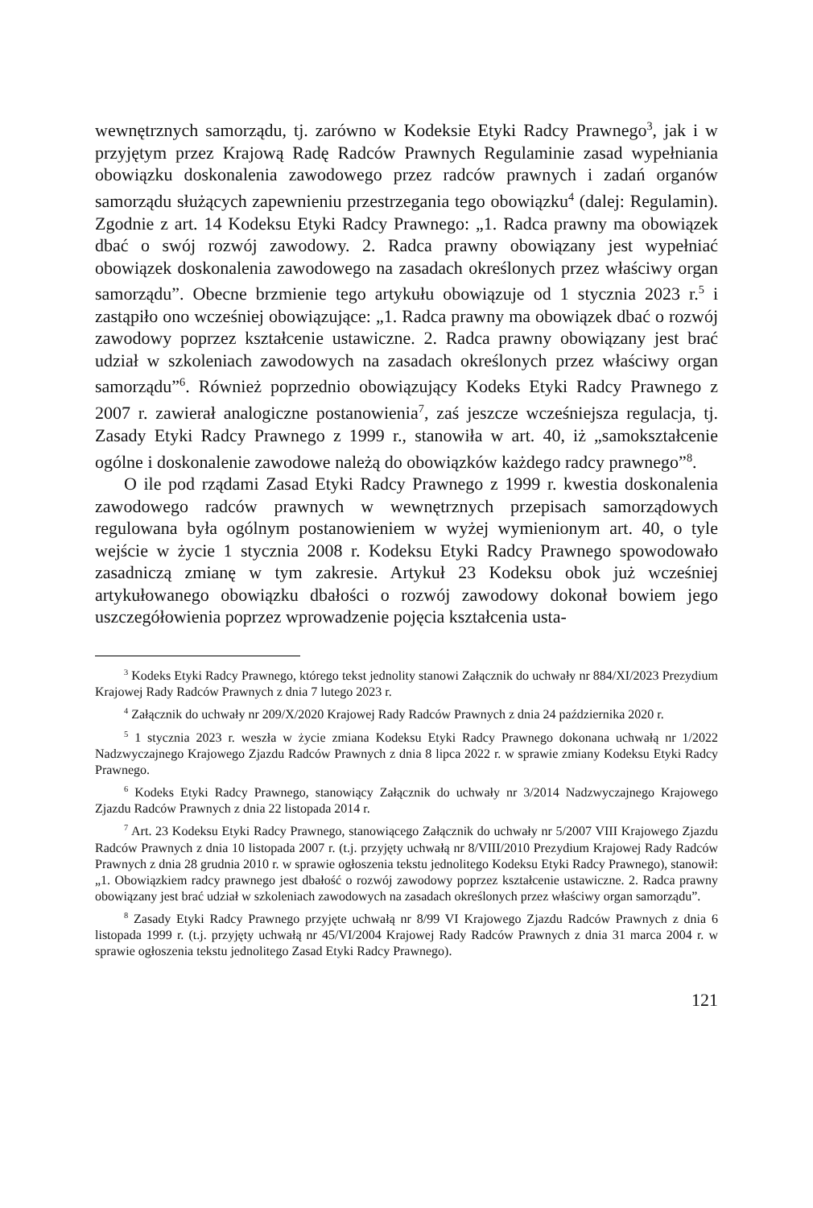wewnętrznych samorządu, tj. zarówno w Kodeksie Etyki Radcy Prawnego<sup>3</sup>, jak i w przyjętym przez Krajową Radę Radców Prawnych Regulaminie zasad wypełniania obowiązku doskonalenia zawodowego przez radców prawnych i zadań organów samorządu służących zapewnieniu przestrzegania tego obowiązku<sup>4</sup> (dalej: Regulamin). Zgodnie z art. 14 Kodeksu Etyki Radcy Prawnego: „1. Radca prawny ma obowiązek dbać o swój rozwój zawodowy. 2. Radca prawny obowiązany jest wypełniać obowiązek doskonalenia zawodowego na zasadach określonych przez właściwy organ samorządu”. Obecne brzmienie tego artykułu obowiązuje od 1 stycznia 2023 r.<sup>5</sup> i zastąpiło ono wcześniej obowiązujące: „1. Radca prawny ma obowiązek dbać o rozwój zawodowy poprzez kształcenie ustawiczne. 2. Radca prawny obowiązany jest brać udział w szkoleniach zawodowych na zasadach określonych przez właściwy organ samorządu”<sup>6</sup>. Również poprzednio obowiązujący Kodeks Etyki Radcy Prawnego z 2007 r. zawierał analogiczne postanowienia<sup>7</sup>, zaś jeszcze wcześniejsza regulacja, tj. Zasady Etyki Radcy Prawnego z 1999 r., stanowiła w art. 40, iż „samokształcenie ogólne i doskonalenie zawodowe należą do obowiązków każdego radcy prawnego”<sup>8</sup>.
O ile pod rządami Zasad Etyki Radcy Prawnego z 1999 r. kwestia doskonalenia zawodowego radców prawnych w wewnętrznych przepisach samorządowych regulowana była ogólnym postanowieniem w wyżej wymienionym art. 40, o tyle wejście w życie 1 stycznia 2008 r. Kodeksu Etyki Radcy Prawnego spowodowało zasadniczą zmianę w tym zakresie. Artykuł 23 Kodeksu obok już wcześniej artykułowanego obowiązku dbałości o rozwój zawodowy dokonał bowiem jego uszczegółowienia poprzez wprowadzenie pojęcia kształcenia usta-
<sup>3</sup> Kodeks Etyki Radcy Prawnego, którego tekst jednolity stanowi Załącznik do uchwały nr 884/XI/2023 Prezydium Krajowej Rady Radców Prawnych z dnia 7 lutego 2023 r.
<sup>4</sup> Załącznik do uchwały nr 209/X/2020 Krajowej Rady Radców Prawnych z dnia 24 października 2020 r.
<sup>5</sup> 1 stycznia 2023 r. weszła w życie zmiana Kodeksu Etyki Radcy Prawnego dokonana uchwałą nr 1/2022 Nadzwyczajnego Krajowego Zjazdu Radców Prawnych z dnia 8 lipca 2022 r. w sprawie zmiany Kodeksu Etyki Radcy Prawnego.
<sup>6</sup> Kodeks Etyki Radcy Prawnego, stanowiący Załącznik do uchwały nr 3/2014 Nadzwyczajnego Krajowego Zjazdu Radców Prawnych z dnia 22 listopada 2014 r.
<sup>7</sup> Art. 23 Kodeksu Etyki Radcy Prawnego, stanowiącego Załącznik do uchwały nr 5/2007 VIII Krajowego Zjazdu Radców Prawnych z dnia 10 listopada 2007 r. (t.j. przyjęty uchwałą nr 8/VIII/2010 Prezydium Krajowej Rady Radców Prawnych z dnia 28 grudnia 2010 r. w sprawie ogłoszenia tekstu jednolitego Kodeksu Etyki Radcy Prawnego), stanowił: „1. Obowiązkiem radcy prawnego jest dbałość o rozwój zawodowy poprzez kształcenie ustawiczne. 2. Radca prawny obowiązany jest brać udział w szkoleniach zawodowych na zasadach określonych przez właściwy organ samorządu”.
<sup>8</sup> Zasady Etyki Radcy Prawnego przyjęte uchwałą nr 8/99 VI Krajowego Zjazdu Radców Prawnych z dnia 6 listopada 1999 r. (t.j. przyjęty uchwałą nr 45/VI/2004 Krajowej Rady Radców Prawnych z dnia 31 marca 2004 r. w sprawie ogłoszenia tekstu jednolitego Zasad Etyki Radcy Prawnego).
121